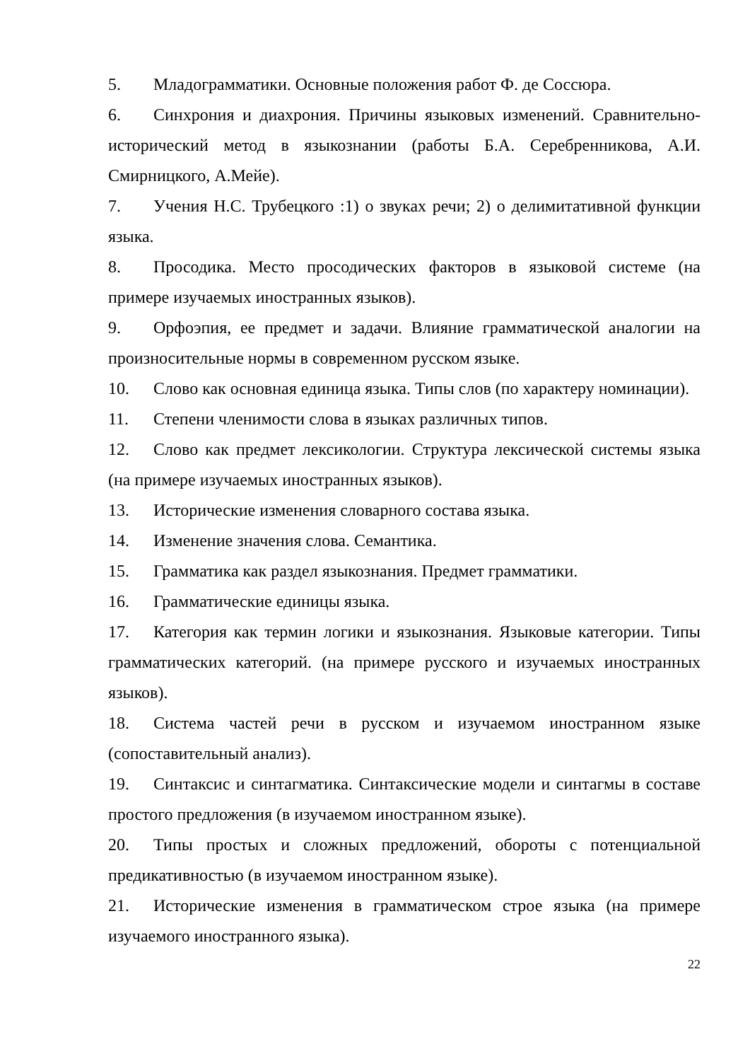5. Младограмматики. Основные положения работ Ф. де Соссюра.
6. Синхрония и диахрония. Причины языковых изменений. Сравнительно-исторический метод в языкознании (работы Б.А. Серебренникова, А.И. Смирницкого, А.Мейе).
7. Учения Н.С. Трубецкого :1) о звуках речи; 2) о делимитативной функции языка.
8. Просодика. Место просодических факторов в языковой системе (на примере изучаемых иностранных языков).
9. Орфоэпия, ее предмет и задачи. Влияние грамматической аналогии на произносительные нормы в современном русском языке.
10. Слово как основная единица языка. Типы слов (по характеру номинации).
11. Степени членимости слова в языках различных типов.
12. Слово как предмет лексикологии. Структура лексической системы языка (на примере изучаемых иностранных языков).
13. Исторические изменения словарного состава языка.
14. Изменение значения слова. Семантика.
15. Грамматика как раздел языкознания. Предмет грамматики.
16. Грамматические единицы языка.
17. Категория как термин логики и языкознания. Языковые категории. Типы грамматических категорий. (на примере русского и изучаемых иностранных языков).
18. Система частей речи в русском и изучаемом иностранном языке (сопоставительный анализ).
19. Синтаксис и синтагматика. Синтаксические модели и синтагмы в составе простого предложения (в изучаемом иностранном языке).
20. Типы простых и сложных предложений, обороты с потенциальной предикативностью (в изучаемом иностранном языке).
21. Исторические изменения в грамматическом строе языка (на примере изучаемого иностранного языка).
22